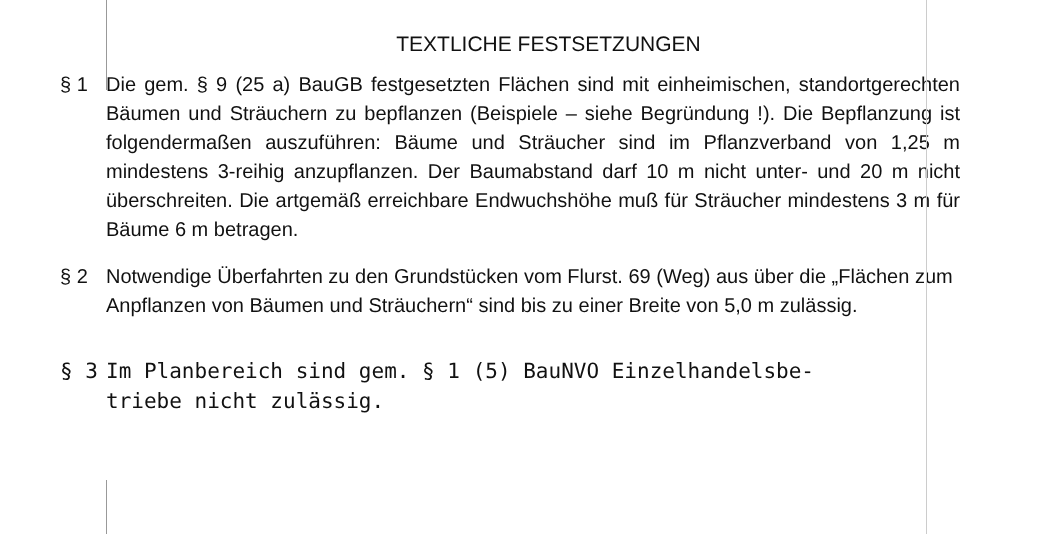TEXTLICHE FESTSETZUNGEN
§ 1 Die gem. § 9 (25 a) BauGB festgesetzten Flächen sind mit einheimischen, standortgerechten Bäumen und Sträuchern zu bepflanzen (Beispiele – siehe Begründung !). Die Bepflanzung ist folgendermaßen auszuführen: Bäume und Sträucher sind im Pflanzverband von 1,25 m mindestens 3-reihig anzupflanzen. Der Baumabstand darf 10 m nicht unter- und 20 m nicht überschreiten. Die artgemäß erreichbare Endwuchshöhe muß für Sträucher mindestens 3 m für Bäume 6 m betragen.
§ 2 Notwendige Überfahrten zu den Grundstücken vom Flurst. 69 (Weg) aus über die „Flächen zum Anpflanzen von Bäumen und Sträuchern“ sind bis zu einer Breite von 5,0 m zulässig.
§ 3 Im Planbereich sind gem. § 1 (5) BauNVO Einzelhandelsbe-
triebe nicht zulässig.